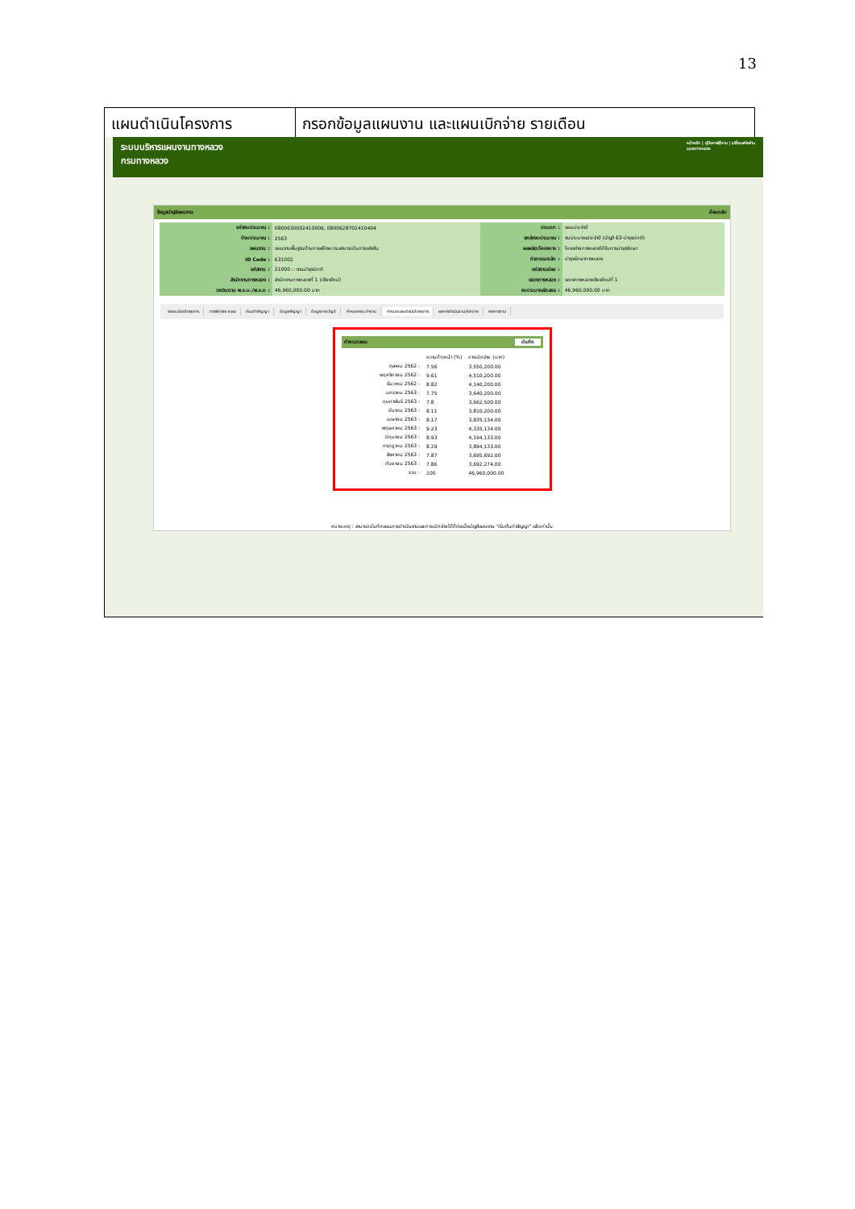13
| แผนดำเนินโครงการ | กรอกข้อมูลแผนงาน และแผนเบิกจ่าย รายเดือน |
หน้าหลัก | คู่มือการใช้งาน | เปลี่ยนรหัสผ่าน
แขวงทางหลวง ระบบบริหารแผนงานทางหลวง
กรมทางหลวง
ข้อมูลบัญชีแผนงาน ย้อนกลับ
| รหัสงบประมาณ : | 0800630002410006, 0800628702410404 | ประเภท : | แผนประจำปี |
| ปีงบประมาณ : | 2563 | แหล่งงบประมาณ : | งบประมาณประจำปี (บัญชี 63-บำรุงปกติ) |
| แผนงาน : | แผนงานพื้นฐานด้านการสร้างความสามารถในการแข่งขัน | ผลผลิต/โครงการ : | โครงข่ายทางหลวงได้รับการบำรุงรักษา |
| ID Code : | 631002 | กิจกรรมหลัก : | บำรุงรักษาทางหลวง |
| รหัสงาน : | 21000 :: งานบำรุงปกติ | รหัสงานย่อย : | |
| สำนักงานทางหลวง : | สำนักงานทางหลวงที่ 1 (เชียงใหม่) | แขวงทางหลวง : | แขวงทางหลวงเชียงใหม่ที่ 1 |
| วงเงินตาม พ.ร.บ./พ.ร.ก : | 46,960,000.00 บาท | งบประมาณจัดสรร : | 46,960,000.00 บาท |
รายละเอียดโครงการ การพิจารณาแผน ก่อนทำสัญญา ข้อมูลสัญญา ข้อมูลทางบัญชี กำหนดคณะทำงาน กำหนดแผนดำเนินโครงการ ผลการดำเนินงาน/เบิกจ่าย รายการงาน
กำหนดแผน บันทึก
| | ความก้าวหน้า (%) | การเบิกจ่าย (บาท) |
| ตุลาคม 2562 : | 7.56 | 3,550,200.00 |
| พฤศจิกายน 2562 : | 9.61 | 4,510,200.00 |
| ธันวาคม 2562 : | 8.82 | 4,140,200.00 |
| มกราคม 2563 : | 7.75 | 3,640,200.00 |
| กุมภาพันธ์ 2563 : | 7.8 | 3,662,500.00 |
| มีนาคม 2563 : | 8.11 | 3,810,200.00 |
| เมษายน 2563 : | 8.17 | 3,835,134.00 |
| พฤษภาคม 2563 : | 9.23 | 4,335,134.00 |
| มิถุนายน 2563 : | 8.93 | 4,194,133.00 |
| กรกฎาคม 2563 : | 8.29 | 3,894,133.00 |
| สิงหาคม 2563 : | 7.87 | 3,695,692.00 |
| กันยายน 2563 : | 7.86 | 3,692,274.00 |
| รวม : | 100 | 46,960,000.00 |
หมายเหตุ : สามารถบันทึกแผนการดำเนินงานและการเบิกจ่ายได้ก็ต่อเมื่อบัญชีแผนงาน "เริ่มต้นทำสัญญา" แล้วเท่านั้น